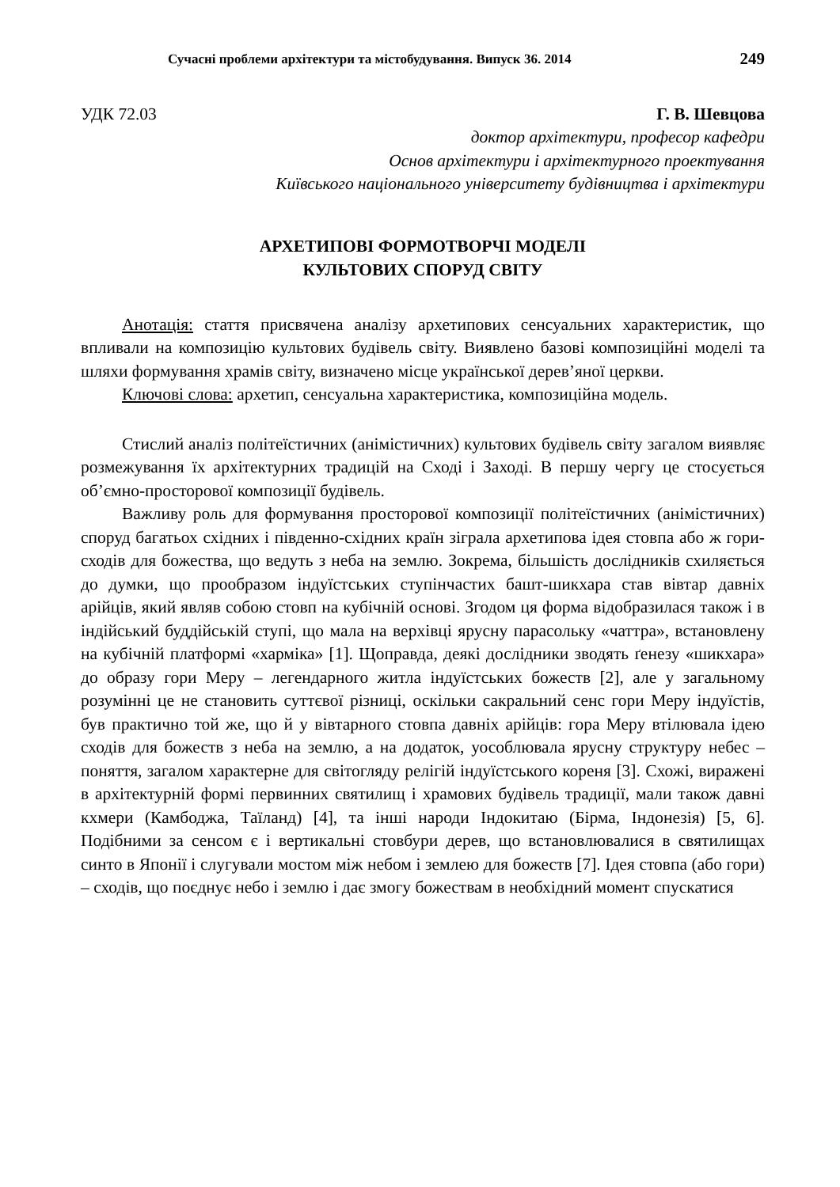Сучасні проблеми архітектури та містобудування. Випуск 36. 2014 249
УДК 72.03 Г. В. Шевцова
доктор архітектури, професор кафедри
Основ архітектури і архітектурного проектування
Київського національного університету будівництва і архітектури
АРХЕТИПОВІ ФОРМОТВОРЧІ МОДЕЛІ
КУЛЬТОВИХ СПОРУД СВІТУ
Анотація: стаття присвячена аналізу архетипових сенсуальних характеристик, що впливали на композицію культових будівель світу. Виявлено базові композиційні моделі та шляхи формування храмів світу, визначено місце української дерев’яної церкви.
Ключові слова: архетип, сенсуальна характеристика, композиційна модель.
Стислий аналіз політеїстичних (анімістичних) культових будівель світу загалом виявляє розмежування їх архітектурних традицій на Сході і Заході. В першу чергу це стосується об’ємно-просторової композиції будівель.
Важливу роль для формування просторової композиції політеїстичних (анімістичних) споруд багатьох східних і південно-східних країн зіграла архетипова ідея стовпа або ж гори-сходів для божества, що ведуть з неба на землю. Зокрема, більшість дослідників схиляється до думки, що прообразом індуїстських ступінчастих башт-шикхара став вівтар давніх арійців, який являв собою стовп на кубічній основі. Згодом ця форма відобразилася також і в індійський буддійській ступі, що мала на верхівці ярусну парасольку «чаттра», встановлену на кубічній платформі «харміка» [1]. Щоправда, деякі дослідники зводять ґенезу «шикхара» до образу гори Меру – легендарного житла індуїстських божеств [2], але у загальному розумінні це не становить суттєвої різниці, оскільки сакральний сенс гори Меру індуїстів, був практично той же, що й у вівтарного стовпа давніх арійців: гора Меру втілювала ідею сходів для божеств з неба на землю, а на додаток, уособлювала ярусну структуру небес – поняття, загалом характерне для світогляду релігій індуїстського кореня [3]. Схожі, виражені в архітектурній формі первинних святилищ і храмових будівель традиції, мали також давні кхмери (Камбоджа, Таїланд) [4], та інші народи Індокитаю (Бірма, Індонезія) [5, 6]. Подібними за сенсом є і вертикальні стовбури дерев, що встановлювалися в святилищах синто в Японії і слугували мостом між небом і землею для божеств [7]. Ідея стовпа (або гори) – сходів, що поєднує небо і землю і дає змогу божествам в необхідний момент спускатися